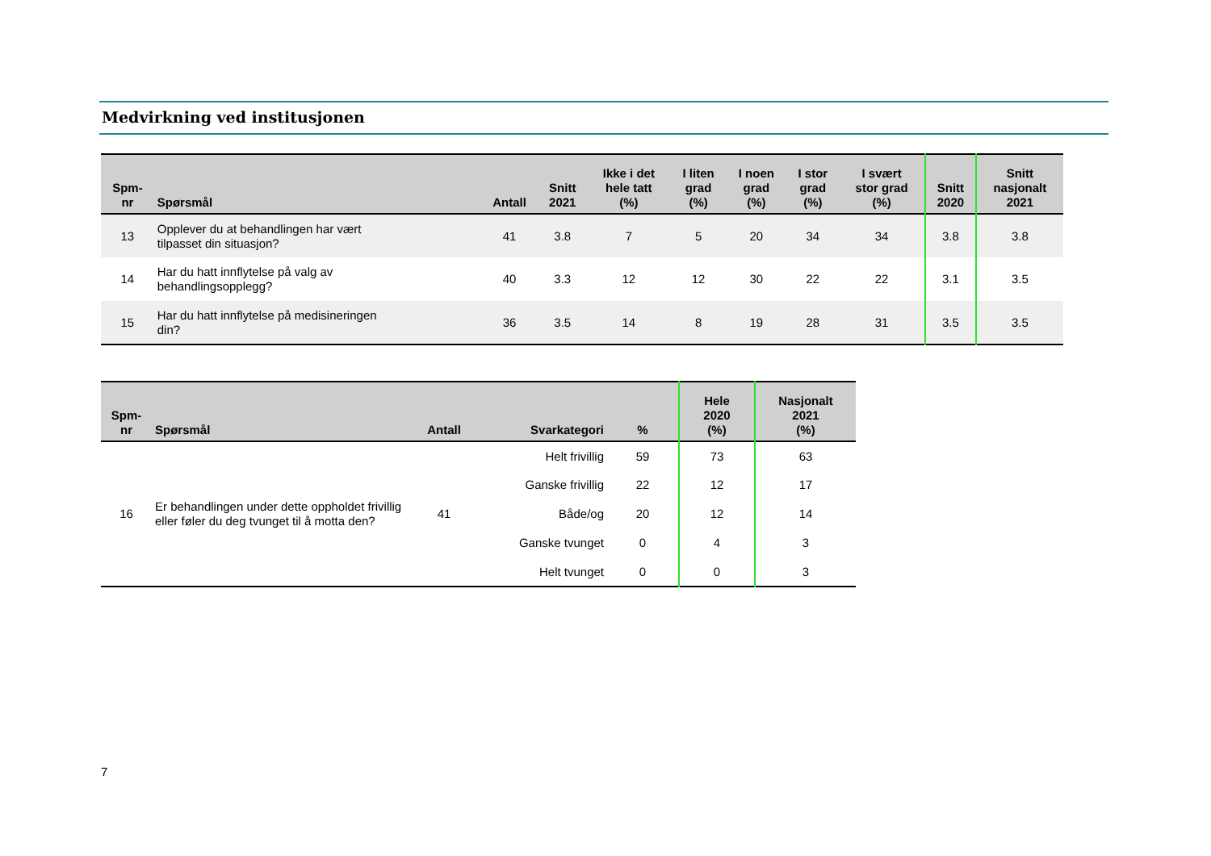Medvirkning ved institusjonen
| Spm- nr | Spørsmål | Antall | Snitt 2021 | Ikke i det hele tatt (%) | I liten grad (%) | I noen grad (%) | I stor grad (%) | I svært stor grad (%) | Snitt 2020 | Snitt nasjonalt 2021 |
| --- | --- | --- | --- | --- | --- | --- | --- | --- | --- | --- |
| 13 | Opplever du at behandlingen har vært tilpasset din situasjon? | 41 | 3.8 | 7 | 5 | 20 | 34 | 34 | 3.8 | 3.8 |
| 14 | Har du hatt innflytelse på valg av behandlingsopplegg? | 40 | 3.3 | 12 | 12 | 30 | 22 | 22 | 3.1 | 3.5 |
| 15 | Har du hatt innflytelse på medisineringen din? | 36 | 3.5 | 14 | 8 | 19 | 28 | 31 | 3.5 | 3.5 |
| Spm- nr | Spørsmål | Antall | Svarkategori | % | Hele 2020 (%) | Nasjonalt 2021 (%) |
| --- | --- | --- | --- | --- | --- | --- |
| 16 | Er behandlingen under dette oppholdet frivillig eller føler du deg tvunget til å motta den? | 41 | Helt frivillig | 59 | 73 | 63 |
| | | | Ganske frivillig | 22 | 12 | 17 |
| | | | Både/og | 20 | 12 | 14 |
| | | | Ganske tvunget | 0 | 4 | 3 |
| | | | Helt tvunget | 0 | 0 | 3 |
7